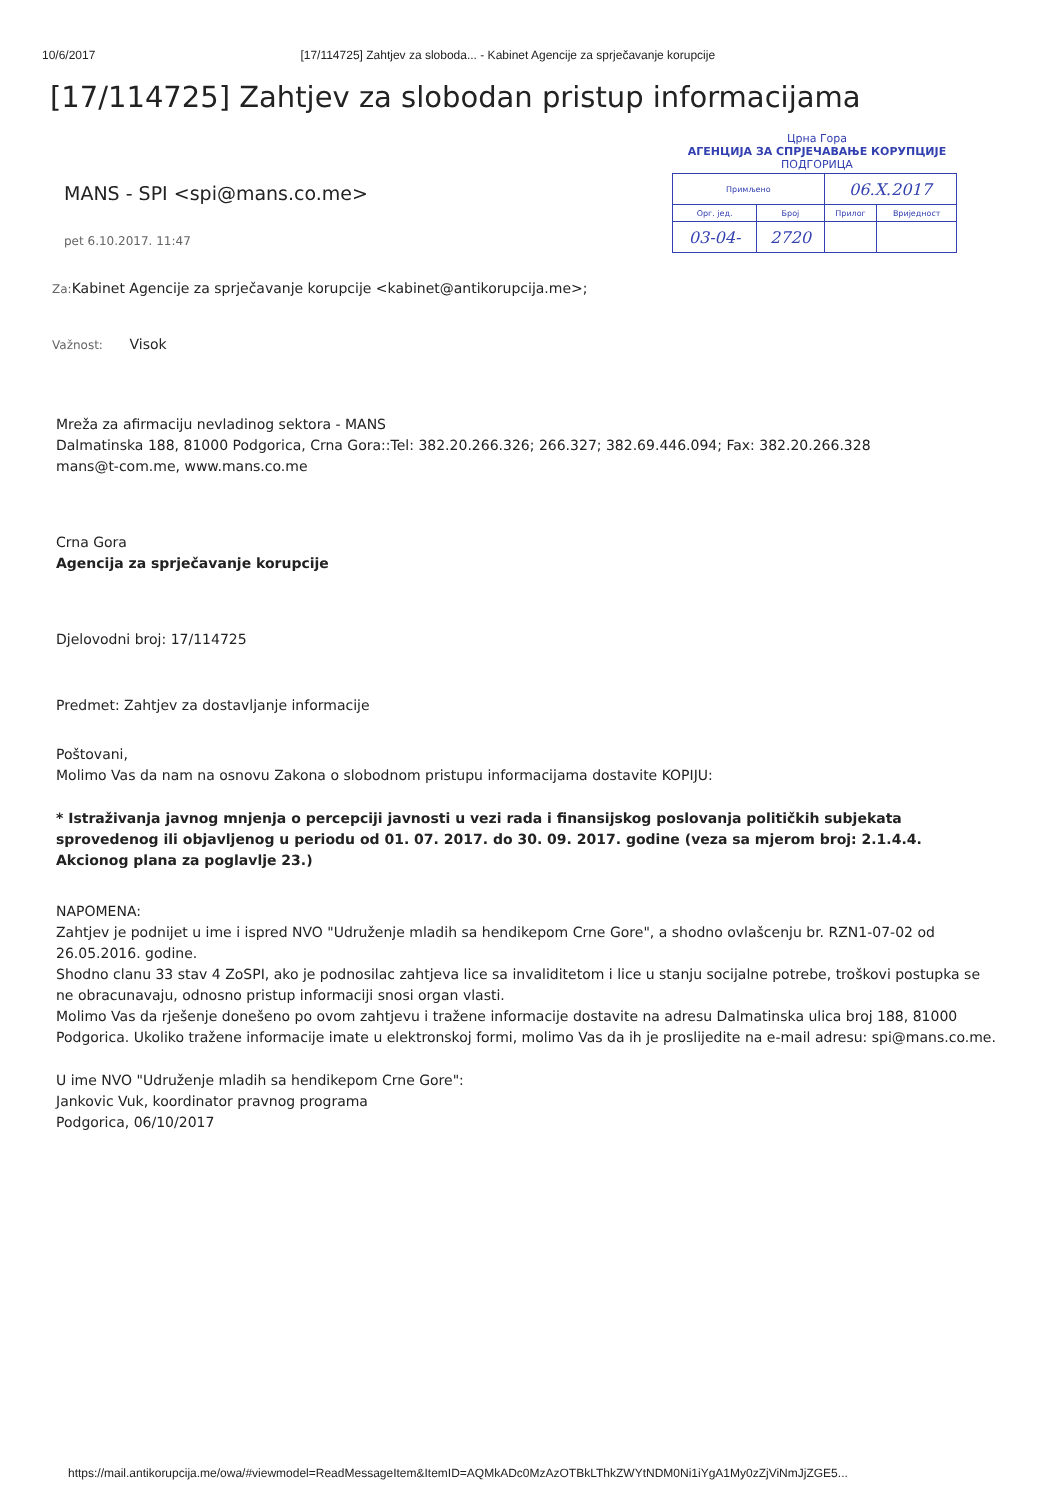10/6/2017 [17/114725] Zahtjev za sloboda... - Kabinet Agencije za sprječavanje korupcije
[17/114725] Zahtjev za slobodan pristup informacijama
Црна Гора
АГЕНЦИЈА ЗА СПРЈЕЧАВАЊЕ КОРУПЦИЈЕ
ПОДГОРИЦА
| Примљено | | 06.X.2017 | |
| Орг. јед. | Број | Прилог | Вриједност |
| 03-04- | 2720 | | |
MANS - SPI <spi@mans.co.me>
pet 6.10.2017. 11:47
Za: Kabinet Agencije za sprječavanje korupcije <kabinet@antikorupcija.me>;
Važnost: Visok
Mreža za afirmaciju nevladinog sektora - MANS
Dalmatinska 188, 81000 Podgorica, Crna Gora::Tel: 382.20.266.326; 266.327; 382.69.446.094; Fax: 382.20.266.328
mans@t-com.me, www.mans.co.me
Crna Gora
Agencija za sprječavanje korupcije
Djelovodni broj: 17/114725
Predmet: Zahtjev za dostavljanje informacije
Poštovani,
Molimo Vas da nam na osnovu Zakona o slobodnom pristupu informacijama dostavite KOPIJU:
* Istraživanja javnog mnjenja o percepciji javnosti u vezi rada i finansijskog poslovanja političkih subjekata sprovedenog ili objavljenog u periodu od 01. 07. 2017. do 30. 09. 2017. godine (veza sa mjerom broj: 2.1.4.4. Akcionog plana za poglavlje 23.)
NAPOMENA:
Zahtjev je podnijet u ime i ispred NVO "Udruženje mladih sa hendikepom Crne Gore", a shodno ovlašcenju br. RZN1-07-02 od 26.05.2016. godine.
Shodno clanu 33 stav 4 ZoSPI, ako je podnosilac zahtjeva lice sa invaliditetom i lice u stanju socijalne potrebe, troškovi postupka se ne obracunavaju, odnosno pristup informaciji snosi organ vlasti.
Molimo Vas da rješenje donešeno po ovom zahtjevu i tražene informacije dostavite na adresu Dalmatinska ulica broj 188, 81000 Podgorica. Ukoliko tražene informacije imate u elektronskoj formi, molimo Vas da ih je proslijedite na e-mail adresu: spi@mans.co.me.
U ime NVO "Udruženje mladih sa hendikepom Crne Gore":
Jankovic Vuk, koordinator pravnog programa
Podgorica, 06/10/2017
https://mail.antikorupcija.me/owa/#viewmodel=ReadMessageItem&ItemID=AQMkADc0MzAzOTBkLThkZWYtNDM0Ni1iYgA1My0zZjViNmJjZGE5...